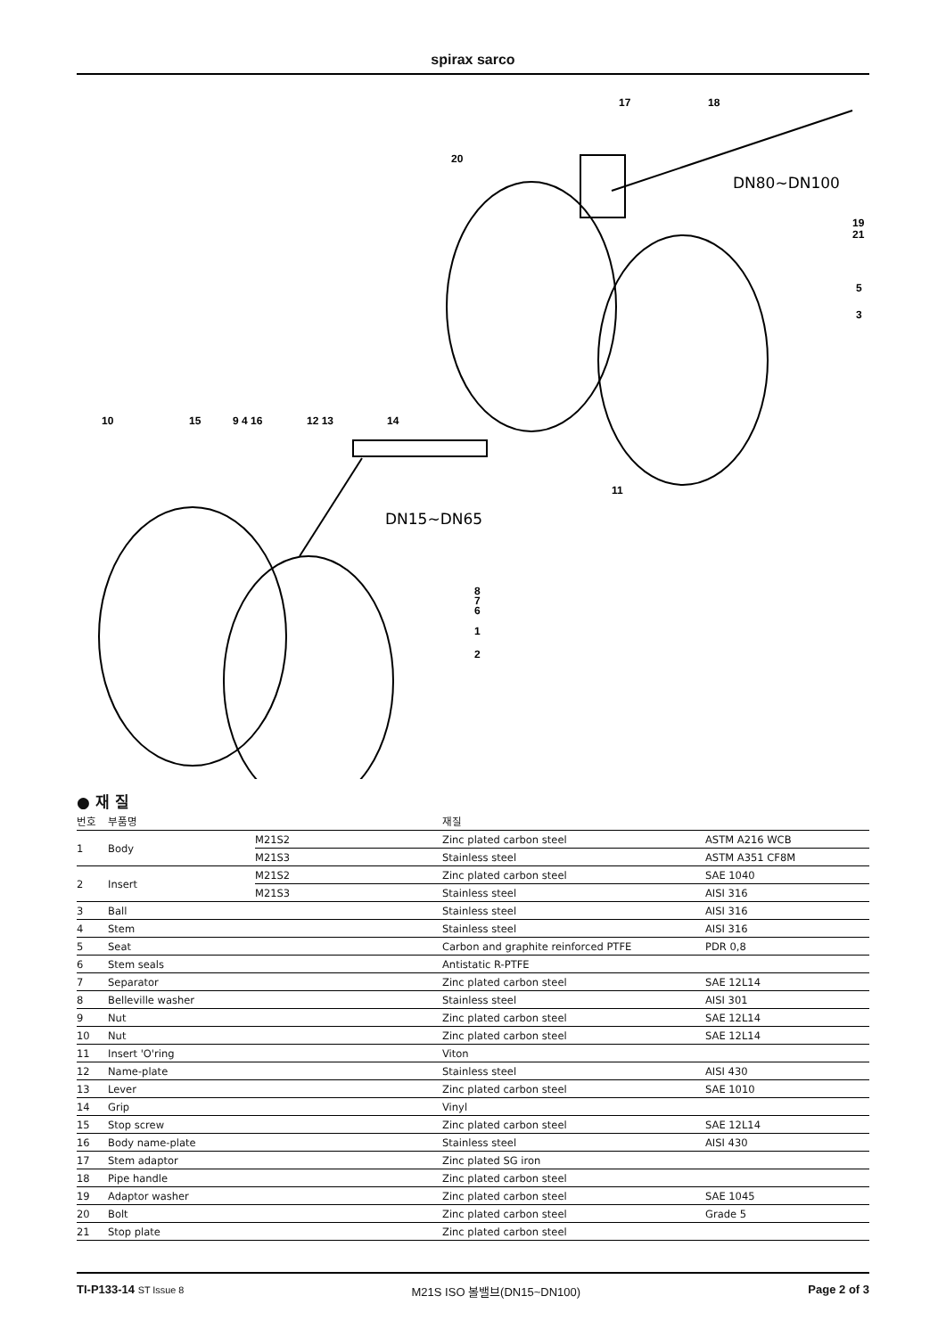spirax sarco
17
18
20
19
21
5
3
11
10
15
9 4 16
12 13
14
8
7
6
1
2
DN80~DN100
DN15~DN65
● 재 질
| 번호 | 부품명 | | 재질 | |
| --- | --- | --- | --- | --- |
| 1 | Body | M21S2 | Zinc plated carbon steel | ASTM A216 WCB |
| | | M21S3 | Stainless steel | ASTM A351 CF8M |
| 2 | Insert | M21S2 | Zinc plated carbon steel | SAE 1040 |
| | | M21S3 | Stainless steel | AISI 316 |
| 3 | Ball | | Stainless steel | AISI 316 |
| 4 | Stem | | Stainless steel | AISI 316 |
| 5 | Seat | | Carbon and graphite reinforced PTFE | PDR 0,8 |
| 6 | Stem seals | | Antistatic R-PTFE | |
| 7 | Separator | | Zinc plated carbon steel | SAE 12L14 |
| 8 | Belleville washer | | Stainless steel | AISI 301 |
| 9 | Nut | | Zinc plated carbon steel | SAE 12L14 |
| 10 | Nut | | Zinc plated carbon steel | SAE 12L14 |
| 11 | Insert 'O'ring | | Viton | |
| 12 | Name-plate | | Stainless steel | AISI 430 |
| 13 | Lever | | Zinc plated carbon steel | SAE 1010 |
| 14 | Grip | | Vinyl | |
| 15 | Stop screw | | Zinc plated carbon steel | SAE 12L14 |
| 16 | Body name-plate | | Stainless steel | AISI 430 |
| 17 | Stem adaptor | | Zinc plated SG iron | |
| 18 | Pipe handle | | Zinc plated carbon steel | |
| 19 | Adaptor washer | | Zinc plated carbon steel | SAE 1045 |
| 20 | Bolt | | Zinc plated carbon steel | Grade 5 |
| 21 | Stop plate | | Zinc plated carbon steel | |
TI-P133-14 ST Issue 8 M21S ISO 볼밸브(DN15~DN100) Page 2 of 3